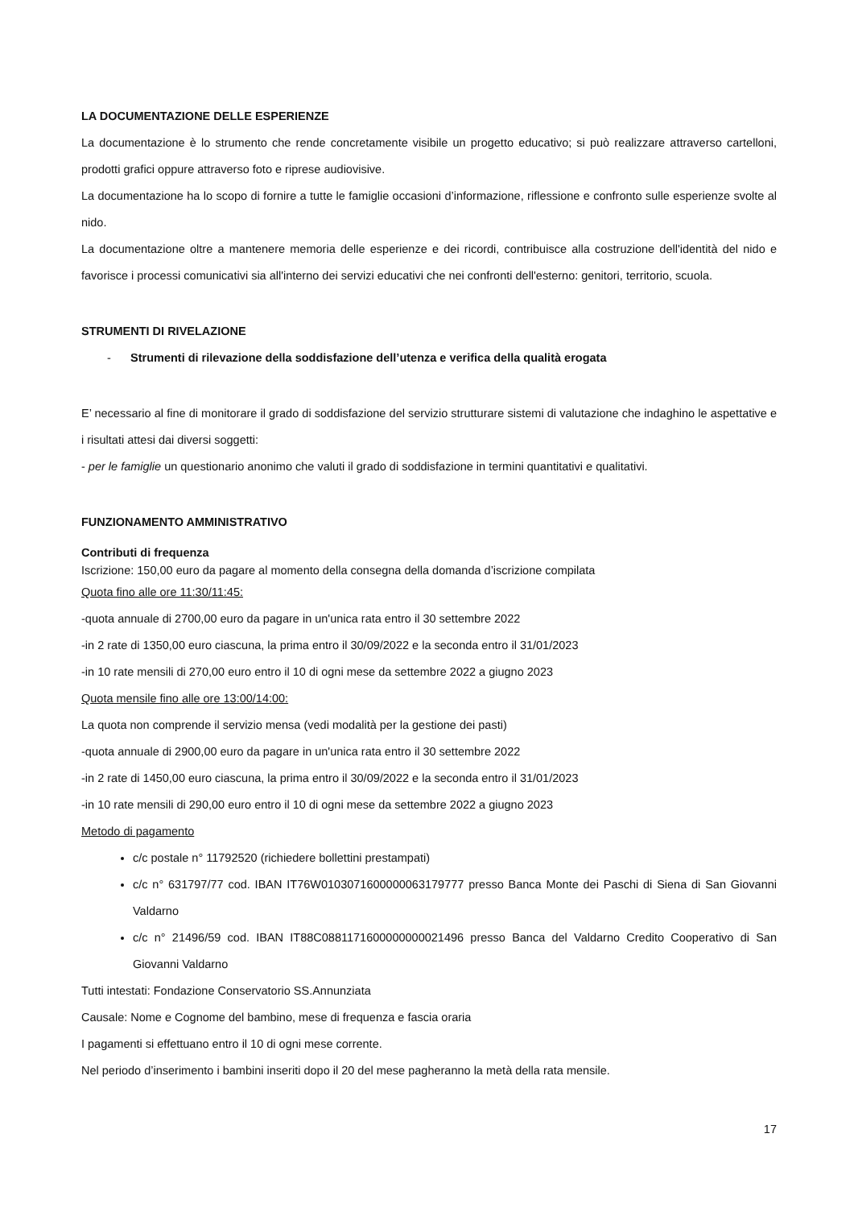LA DOCUMENTAZIONE DELLE ESPERIENZE
La documentazione è lo strumento che rende concretamente visibile un progetto educativo; si può realizzare attraverso cartelloni, prodotti grafici oppure attraverso foto e riprese audiovisive.
La documentazione ha lo scopo di fornire a tutte le famiglie occasioni d’informazione, riflessione e confronto sulle esperienze svolte al nido.
La documentazione oltre a mantenere memoria delle esperienze e dei ricordi, contribuisce alla costruzione dell'identità del nido e favorisce i processi comunicativi sia all'interno dei servizi educativi che nei confronti dell'esterno: genitori, territorio, scuola.
STRUMENTI DI RIVELAZIONE
- Strumenti di rilevazione della soddisfazione dell’utenza e verifica della qualità erogata
E’ necessario al fine di monitorare il grado di soddisfazione del servizio strutturare sistemi di valutazione che indaghino le aspettative e i risultati attesi dai diversi soggetti:
- per le famiglie un questionario anonimo che valuti il grado di soddisfazione in termini quantitativi e qualitativi.
FUNZIONAMENTO AMMINISTRATIVO
Contributi di frequenza
Iscrizione: 150,00 euro da pagare al momento della consegna della domanda d’iscrizione compilata
Quota fino alle ore 11:30/11:45:
-quota annuale di 2700,00 euro da pagare in un'unica rata entro il 30 settembre 2022
-in 2 rate di 1350,00 euro ciascuna, la prima entro il 30/09/2022 e la seconda entro il 31/01/2023
-in 10 rate mensili di 270,00 euro entro il 10 di ogni mese da settembre 2022 a giugno 2023
Quota mensile fino alle ore 13:00/14:00:
La quota non comprende il servizio mensa (vedi modalità per la gestione dei pasti)
-quota annuale di 2900,00 euro da pagare in un'unica rata entro il 30 settembre 2022
-in 2 rate di 1450,00 euro ciascuna, la prima entro il 30/09/2022 e la seconda entro il 31/01/2023
-in 10 rate mensili di 290,00 euro entro il 10 di ogni mese da settembre 2022 a giugno 2023
Metodo di pagamento
c/c postale n° 11792520 (richiedere bollettini prestampati)
c/c n° 631797/77 cod. IBAN IT76W0103071600000063179777 presso Banca Monte dei Paschi di Siena di San Giovanni Valdarno
c/c n° 21496/59 cod. IBAN IT88C0881171600000000021496 presso Banca del Valdarno Credito Cooperativo di San Giovanni Valdarno
Tutti intestati: Fondazione Conservatorio SS.Annunziata
Causale: Nome e Cognome del bambino, mese di frequenza e fascia oraria
I pagamenti si effettuano entro il 10 di ogni mese corrente.
Nel periodo d’inserimento i bambini inseriti dopo il 20 del mese pagheranno la metà della rata mensile.
17